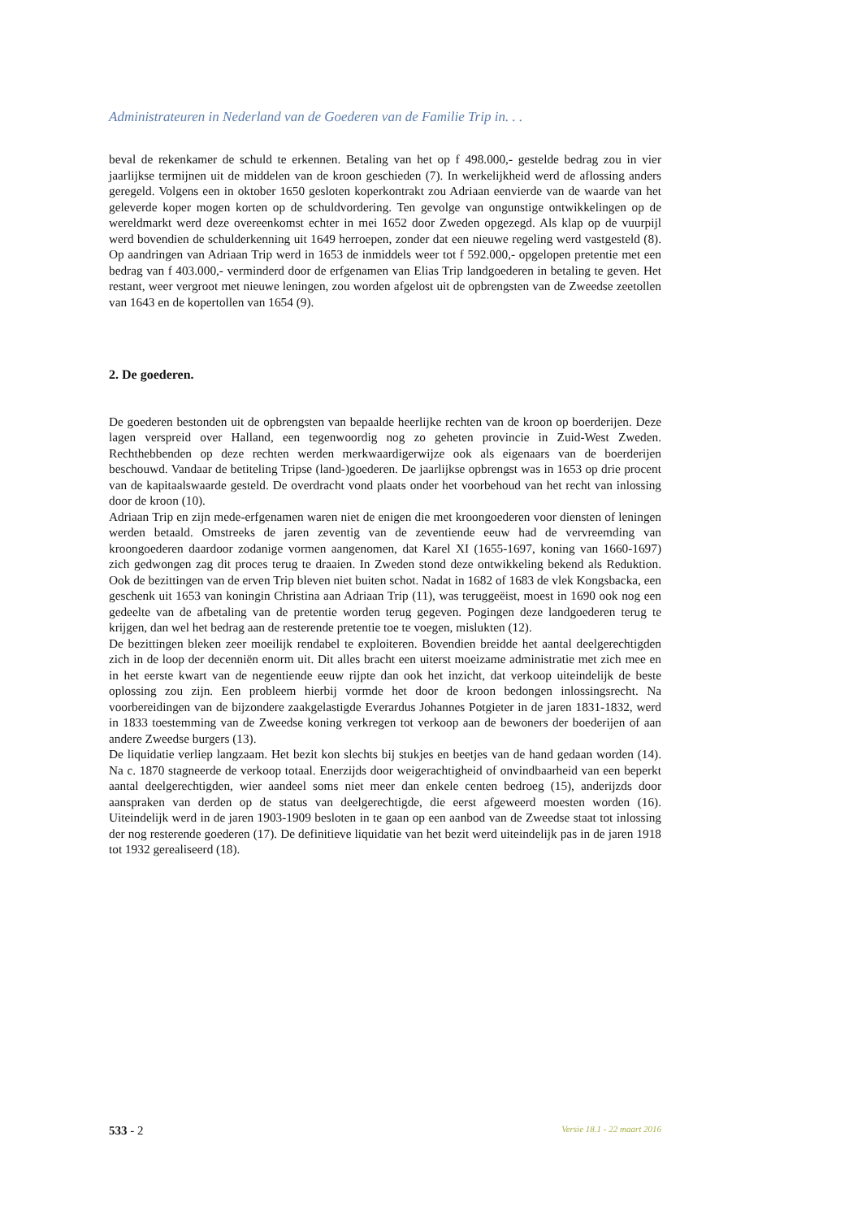Administrateuren in Nederland van de Goederen van de Familie Trip in. . .
beval de rekenkamer de schuld te erkennen. Betaling van het op f 498.000,- gestelde bedrag zou in vier jaarlijkse termijnen uit de middelen van de kroon geschieden (7). In werkelijkheid werd de aflossing anders geregeld. Volgens een in oktober 1650 gesloten koperkontrakt zou Adriaan eenvierde van de waarde van het geleverde koper mogen korten op de schuldvordering. Ten gevolge van ongunstige ontwikkelingen op de wereldmarkt werd deze overeenkomst echter in mei 1652 door Zweden opgezegd. Als klap op de vuurpijl werd bovendien de schulderkenning uit 1649 herroepen, zonder dat een nieuwe regeling werd vastgesteld (8). Op aandringen van Adriaan Trip werd in 1653 de inmiddels weer tot f 592.000,- opgelopen pretentie met een bedrag van f 403.000,- verminderd door de erfgenamen van Elias Trip landgoederen in betaling te geven. Het restant, weer vergroot met nieuwe leningen, zou worden afgelost uit de opbrengsten van de Zweedse zeetollen van 1643 en de kopertollen van 1654 (9).
2. De goederen.
De goederen bestonden uit de opbrengsten van bepaalde heerlijke rechten van de kroon op boerderijen. Deze lagen verspreid over Halland, een tegenwoordig nog zo geheten provincie in Zuid-West Zweden. Rechthebbenden op deze rechten werden merkwaardigerwijze ook als eigenaars van de boerderijen beschouwd. Vandaar de betiteling Tripse (land-)goederen. De jaarlijkse opbrengst was in 1653 op drie procent van de kapitaalswaarde gesteld. De overdracht vond plaats onder het voorbehoud van het recht van inlossing door de kroon (10).
Adriaan Trip en zijn mede-erfgenamen waren niet de enigen die met kroongoederen voor diensten of leningen werden betaald. Omstreeks de jaren zeventig van de zeventiende eeuw had de vervreemding van kroongoederen daardoor zodanige vormen aangenomen, dat Karel XI (1655-1697, koning van 1660-1697) zich gedwongen zag dit proces terug te draaien. In Zweden stond deze ontwikkeling bekend als Reduktion. Ook de bezittingen van de erven Trip bleven niet buiten schot. Nadat in 1682 of 1683 de vlek Kongsbacka, een geschenk uit 1653 van koningin Christina aan Adriaan Trip (11), was teruggeëist, moest in 1690 ook nog een gedeelte van de afbetaling van de pretentie worden terug gegeven. Pogingen deze landgoederen terug te krijgen, dan wel het bedrag aan de resterende pretentie toe te voegen, mislukten (12).
De bezittingen bleken zeer moeilijk rendabel te exploiteren. Bovendien breidde het aantal deelgerechtigden zich in de loop der decenniën enorm uit. Dit alles bracht een uiterst moeizame administratie met zich mee en in het eerste kwart van de negentiende eeuw rijpte dan ook het inzicht, dat verkoop uiteindelijk de beste oplossing zou zijn. Een probleem hierbij vormde het door de kroon bedongen inlossingsrecht. Na voorbereidingen van de bijzondere zaakgelastigde Everardus Johannes Potgieter in de jaren 1831-1832, werd in 1833 toestemming van de Zweedse koning verkregen tot verkoop aan de bewoners der boederijen of aan andere Zweedse burgers (13).
De liquidatie verliep langzaam. Het bezit kon slechts bij stukjes en beetjes van de hand gedaan worden (14). Na c. 1870 stagneerde de verkoop totaal. Enerzijds door weigerachtigheid of onvindbaarheid van een beperkt aantal deelgerechtigden, wier aandeel soms niet meer dan enkele centen bedroeg (15), anderijzds door aanspraken van derden op de status van deelgerechtigde, die eerst afgeweerd moesten worden (16). Uiteindelijk werd in de jaren 1903-1909 besloten in te gaan op een aanbod van de Zweedse staat tot inlossing der nog resterende goederen (17). De definitieve liquidatie van het bezit werd uiteindelijk pas in de jaren 1918 tot 1932 gerealiseerd (18).
533 - 2 Versie 18.1 - 22 maart 2016